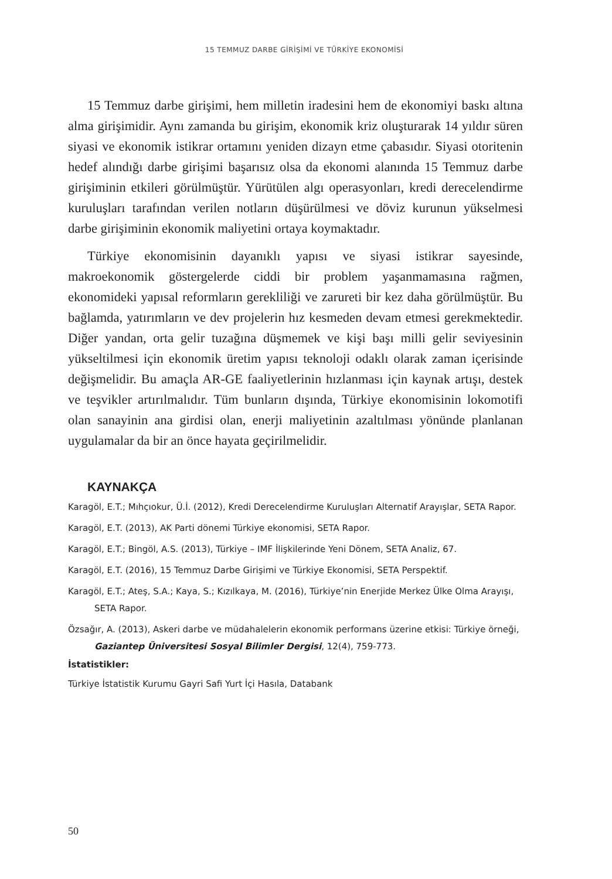15 TEMMUZ DARBE GİRİŞİMİ VE TÜRKİYE EKONOMİSİ
15 Temmuz darbe girişimi, hem milletin iradesini hem de ekonomiyi baskı altına alma girişimidir. Aynı zamanda bu girişim, ekonomik kriz oluşturarak 14 yıldır süren siyasi ve ekonomik istikrar ortamını yeniden dizayn etme çabasıdır. Siyasi otoritenin hedef alındığı darbe girişimi başarısız olsa da ekonomi alanında 15 Temmuz darbe girişiminin etkileri görülmüştür. Yürütülen algı operasyonları, kredi derecelendirme kuruluşları tarafından verilen notların düşürülmesi ve döviz kurunun yükselmesi darbe girişiminin ekonomik maliyetini ortaya koymaktadır.
Türkiye ekonomisinin dayanıklı yapısı ve siyasi istikrar sayesinde, makroekonomik göstergelerde ciddi bir problem yaşanmamasına rağmen, ekonomideki yapısal reformların gerekliliği ve zarureti bir kez daha görülmüştür. Bu bağlamda, yatırımların ve dev projelerin hız kesmeden devam etmesi gerekmektedir. Diğer yandan, orta gelir tuzağına düşmemek ve kişi başı milli gelir seviyesinin yükseltilmesi için ekonomik üretim yapısı teknoloji odaklı olarak zaman içerisinde değişmelidir. Bu amaçla AR-GE faaliyetlerinin hızlanması için kaynak artışı, destek ve teşvikler artırılmalıdır. Tüm bunların dışında, Türkiye ekonomisinin lokomotifi olan sanayinin ana girdisi olan, enerji maliyetinin azaltılması yönünde planlanan uygulamalar da bir an önce hayata geçirilmelidir.
KAYNAKÇA
Karagöl, E.T.; Mıhçıokur, Ü.İ. (2012), Kredi Derecelendirme Kuruluşları Alternatif Arayışlar, SETA Rapor.
Karagöl, E.T. (2013), AK Parti dönemi Türkiye ekonomisi, SETA Rapor.
Karagöl, E.T.; Bingöl, A.S. (2013), Türkiye – IMF İlişkilerinde Yeni Dönem, SETA Analiz, 67.
Karagöl, E.T. (2016), 15 Temmuz Darbe Girişimi ve Türkiye Ekonomisi, SETA Perspektif.
Karagöl, E.T.; Ateş, S.A.; Kaya, S.; Kızılkaya, M. (2016), Türkiye’nin Enerjide Merkez Ülke Olma Arayışı, SETA Rapor.
Özsağır, A. (2013), Askeri darbe ve müdahalelerin ekonomik performans üzerine etkisi: Türkiye örneği, Gaziantep Üniversitesi Sosyal Bilimler Dergisi, 12(4), 759-773.
İstatistikler:
Türkiye İstatistik Kurumu Gayri Safi Yurt İçi Hasıla, Databank
50